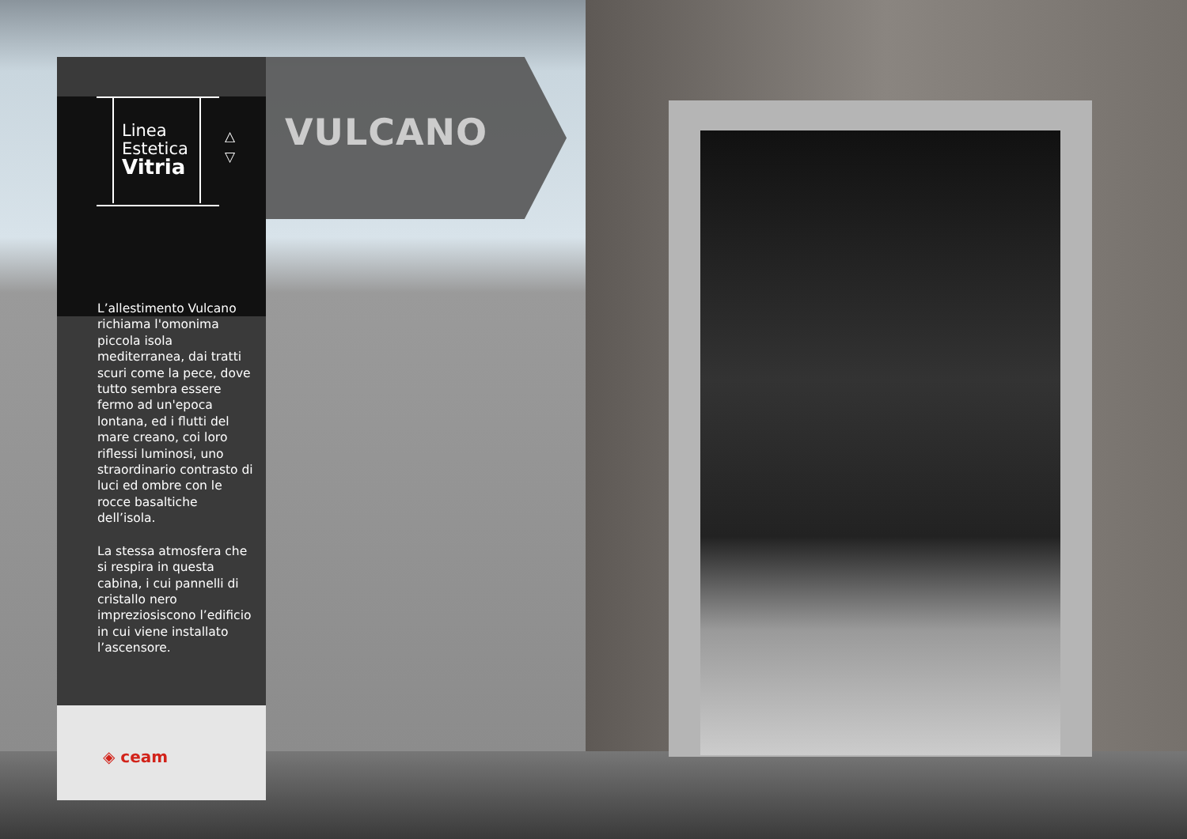Linea
Estetica
Vitria
△
▽
VULCANO
L’allestimento Vulcano richiama l'omonima piccola isola mediterranea, dai tratti scuri come la pece, dove tutto sembra essere fermo ad un'epoca lontana, ed i flutti del mare creano, coi loro riflessi luminosi, uno straordinario contrasto di luci ed ombre con le rocce basaltiche dell’isola.
La stessa atmosfera che si respira in questa cabina, i cui pannelli di cristallo nero impreziosiscono l’edificio in cui viene installato l’ascensore.
◈ ceam